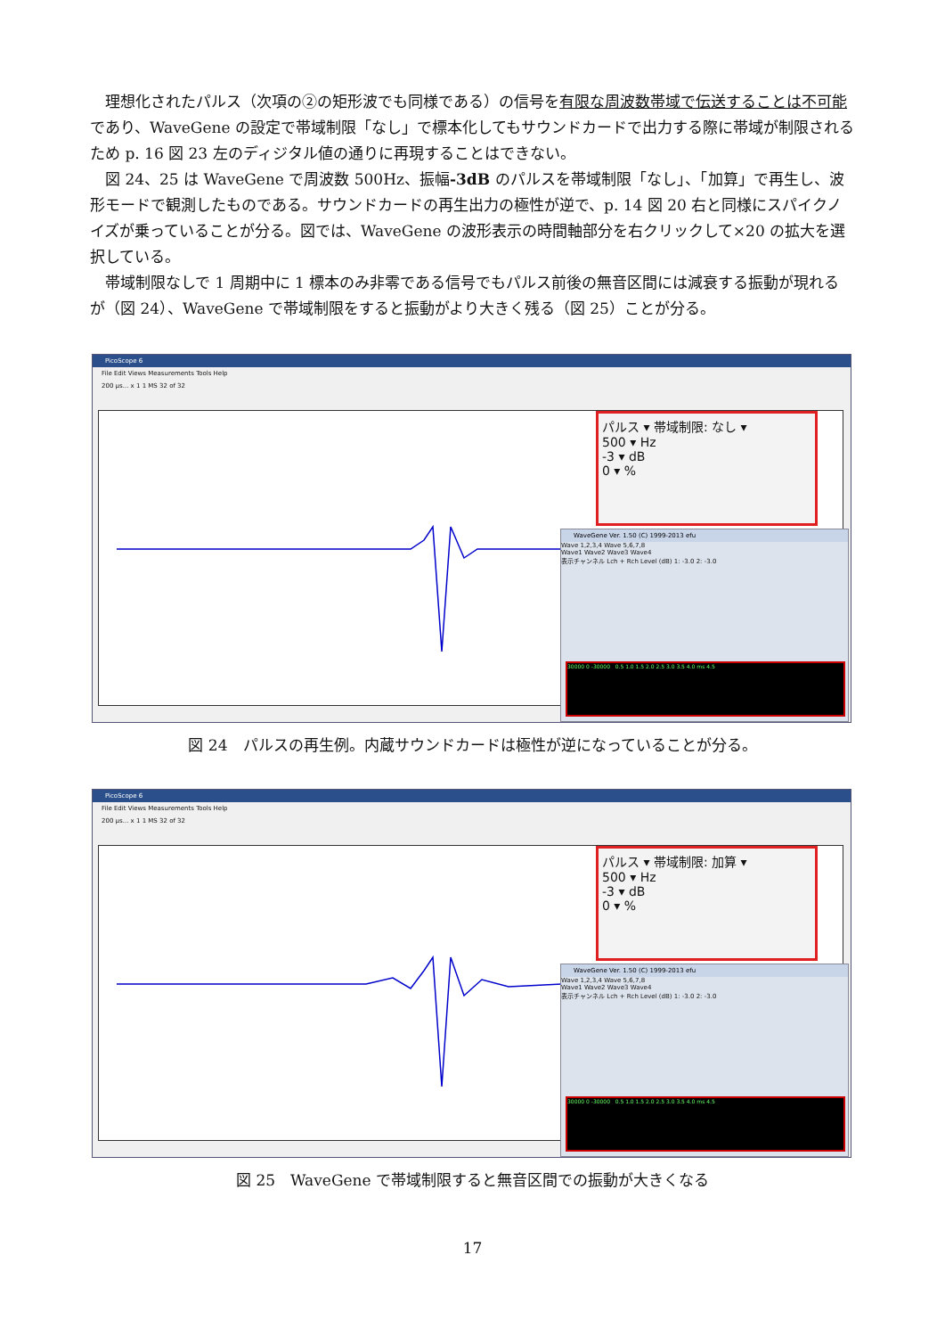理想化されたパルス（次項の②の矩形波でも同様である）の信号を有限な周波数帯域で伝送することは不可能であり、WaveGene の設定で帯域制限「なし」で標本化してもサウンドカードで出力する際に帯域が制限されるため p. 16 図 23 左のディジタル値の通りに再現することはできない。
図 24、25 は WaveGene で周波数 500Hz、振幅-3dB のパルスを帯域制限「なし」、「加算」で再生し、波形モードで観測したものである。サウンドカードの再生出力の極性が逆で、p. 14 図 20 右と同様にスパイクノイズが乗っていることが分る。図では、WaveGene の波形表示の時間軸部分を右クリックして×20 の拡大を選択している。
帯域制限なしで 1 周期中に 1 標本のみ非零である信号でもパルス前後の無音区間には減衰する振動が現れるが（図 24）、WaveGene で帯域制限をすると振動がより大きく残る（図 25）ことが分る。
PicoScope 6
File Edit Views Measurements Tools Help
200 µs... x 1 1 MS 32 of 32
パルス ▾ 帯域制限: なし ▾
500 ▾ Hz
-3 ▾ dB
0 ▾ %
WaveGene Ver. 1.50 (C) 1999-2013 efu
Wave 1,2,3,4 Wave 5,6,7,8
Wave1 Wave2 Wave3 Wave4
表示チャンネル Lch + Rch Level (dB) 1: -3.0 2: -3.0
30000 0 -30000 0.5 1.0 1.5 2.0 2.5 3.0 3.5 4.0 ms 4.5
図 24　パルスの再生例。内蔵サウンドカードは極性が逆になっていることが分る。
PicoScope 6
File Edit Views Measurements Tools Help
200 µs... x 1 1 MS 32 of 32
パルス ▾ 帯域制限: 加算 ▾
500 ▾ Hz
-3 ▾ dB
0 ▾ %
WaveGene Ver. 1.50 (C) 1999-2013 efu
Wave 1,2,3,4 Wave 5,6,7,8
Wave1 Wave2 Wave3 Wave4
表示チャンネル Lch + Rch Level (dB) 1: -3.0 2: -3.0
30000 0 -30000 0.5 1.0 1.5 2.0 2.5 3.0 3.5 4.0 ms 4.5
図 25　WaveGene で帯域制限すると無音区間での振動が大きくなる
17